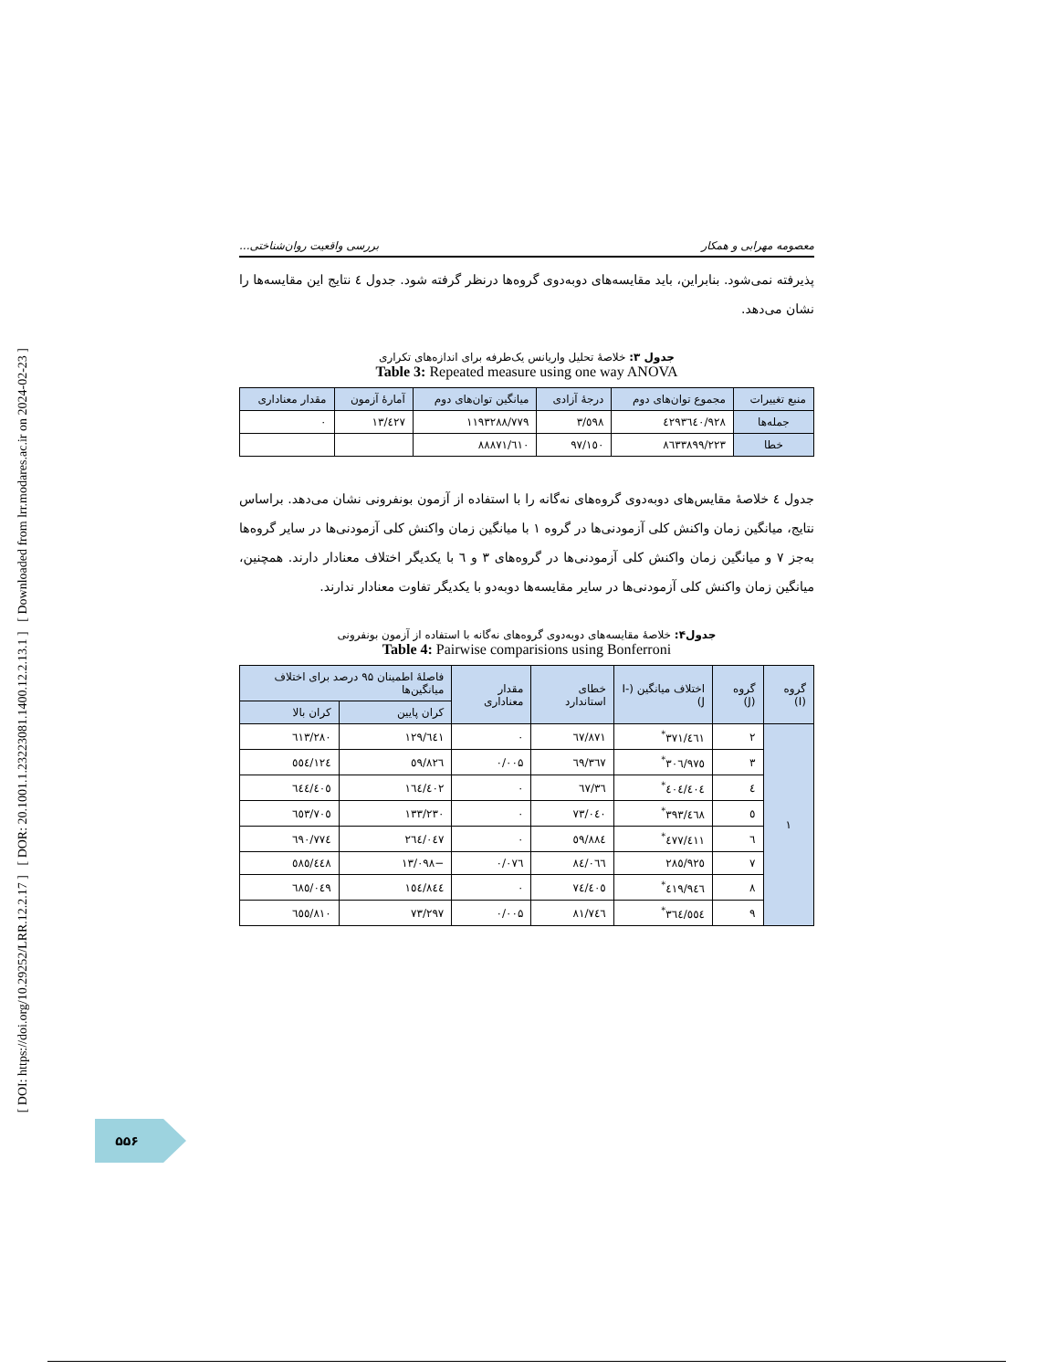[ DOI: https://doi.org/10.29252/LRR.12.2.17 ] [ DOR: 20.1001.1.23223081.1400.12.2.13.1 ] [ Downloaded from lrr.modares.ac.ir on 2024-02-23 ]
معصومه مهرابی و همکار بررسی واقعیت روان‌شناختی...
پذیرفته نمی‌شود. بنابراین، باید مقایسه‌های دوبه‌دوی گروه‌ها درنظر گرفته شود. جدول ٤ نتایج این مقایسه‌ها را نشان می‌دهد.
جدول ۳: خلاصۀ تحلیل واریانس یک‌طرفه برای اندازه‌های تکراری
Table 3: Repeated measure using one way ANOVA
| منبع تغییرات | مجموع توان‌های دوم | درجۀ آزادی | میانگین توان‌های دوم | آمارۀ آزمون | مقدار معناداری |
| --- | --- | --- | --- | --- | --- |
| جمله‌ها | ٤٢٩٣٦٤٠/٩٢٨ | ٣/٥٩٨ | ١١٩٣٢٨٨/٧٧٩ | ١٣/٤٢٧ | ٠ |
| خطا | ٨٦٣٣٨٩٩/٢٢٣ | ٩٧/١٥٠ | ٨٨٨٧١/٦١٠ | | |
جدول ٤ خلاصۀ مقایس‌های دوبه‌دوی گروه‌های نه‌گانه را با استفاده از آزمون بونفرونی نشان می‌دهد. براساس نتایج، میانگین زمان واکنش کلی آزمودنی‌ها در گروه ١ با میانگین زمان واکنش کلی آزمودنی‌ها در سایر گروه‌ها به‌جز ٧ و میانگین زمان واکنش کلی آزمودنی‌ها در گروه‌های ٣ و ٦ با یکدیگر اختلاف معنادار دارند. همچنین، میانگین زمان واکنش کلی آزمودنی‌ها در سایر مقایسه‌ها دوبه‌دو با یکدیگر تفاوت معنادار ندارند.
جدول۴: خلاصۀ مقایسه‌های دوبه‌دوی گروه‌های نه‌گانه با استفاده از آزمون بونفرونی
Table 4: Pairwise comparisions using Bonferroni
| گروه (I) | گروه (J) | اختلاف میانگین (I-J) | خطای استاندارد | مقدار معناداری | فاصلۀ اطمینان ۹۵ درصد برای اختلاف میانگین‌ها | |
| --- | --- | --- | --- | --- | --- | --- |
| | | | | | کران پایین | کران بالا |
| ١ | ٢ | ٣٧١/٤٦١<sup>*</sup> | ٦٧/٨٧١ | ٠ | ١٢٩/٦٤١ | ٦١٣/٢٨٠ |
| | ٣ | ٣٠٦/٩٧٥<sup>*</sup> | ٦٩/٣٦٧ | ٠/٠٠۵ | ٥٩/٨٢٦ | ٥٥٤/١٢٤ |
| | ٤ | ٤٠٤/٤٠٤<sup>*</sup> | ٦٧/٣٦ | ٠ | ١٦٤/٤٠٢ | ٦٤٤/٤٠٥ |
| | ٥ | ٣٩٣/٤٦٨<sup>*</sup> | ٧٣/٠٤٠ | ٠ | ١٣٣/٢٣٠ | ٦٥٣/٧٠٥ |
| | ٦ | ٤٧٧/٤١١<sup>*</sup> | ٥٩/٨٨٤ | ٠ | ٢٦٤/٠٤٧ | ٦٩٠/٧٧٤ |
| | ٧ | ٢٨٥/٩٢٥ | ٨٤/٠٦٦ | ٠/٠٧٦ | −١٣/٠٩٨ | ٥٨٥/٤٤٨ |
| | ٨ | ٤١٩/٩٤٦<sup>*</sup> | ٧٤/٤٠٥ | ٠ | ١٥٤/٨٤٤ | ٦٨٥/٠٤٩ |
| | ٩ | ٣٦٤/٥٥٤<sup>*</sup> | ٨١/٧٤٦ | ٠/٠٠۵ | ٧٣/٢٩٧ | ٦٥٥/٨١٠ |
۵۵۶